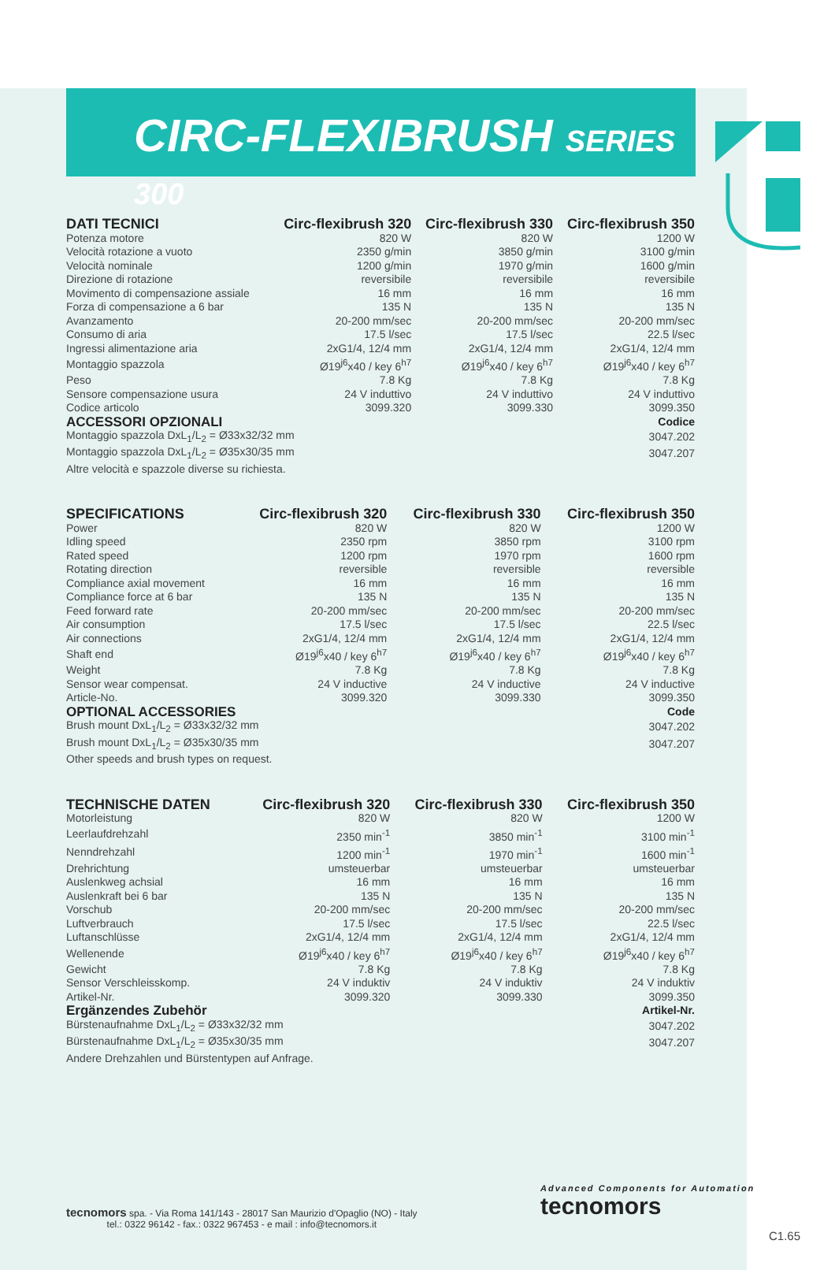CIRC-FLEXIBRUSH SERIES 300
| DATI TECNICI | Circ-flexibrush 320 | Circ-flexibrush 330 | Circ-flexibrush 350 |
| --- | --- | --- | --- |
| Potenza motore | 820 W | 820 W | 1200 W |
| Velocità rotazione a vuoto | 2350 g/min | 3850 g/min | 3100 g/min |
| Velocità nominale | 1200 g/min | 1970 g/min | 1600 g/min |
| Direzione di rotazione | reversibile | reversibile | reversibile |
| Movimento di compensazione assiale | 16 mm | 16 mm | 16 mm |
| Forza di compensazione a 6 bar | 135 N | 135 N | 135 N |
| Avanzamento | 20-200 mm/sec | 20-200 mm/sec | 20-200 mm/sec |
| Consumo di aria | 17.5 l/sec | 17.5 l/sec | 22.5 l/sec |
| Ingressi alimentazione aria | 2xG1/4, 12/4 mm | 2xG1/4, 12/4 mm | 2xG1/4, 12/4 mm |
| Montaggio spazzola | Ø19<sup>j6</sup>x40 / key 6<sup>h7</sup> | Ø19<sup>j6</sup>x40 / key 6<sup>h7</sup> | Ø19<sup>j6</sup>x40 / key 6<sup>h7</sup> |
| Peso | 7.8 Kg | 7.8 Kg | 7.8 Kg |
| Sensore compensazione usura | 24 V induttivo | 24 V induttivo | 24 V induttivo |
| Codice articolo | 3099.320 | 3099.330 | 3099.350 |
| ACCESSORI OPZIONALI | | | Codice |
| Montaggio spazzola DxL<sub>1</sub>/L<sub>2</sub> = Ø33x32/32 mm | | | 3047.202 |
| Montaggio spazzola DxL<sub>1</sub>/L<sub>2</sub> = Ø35x30/35 mm | | | 3047.207 |
| Altre velocità e spazzole diverse su richiesta. | | | |
| SPECIFICATIONS | Circ-flexibrush 320 | Circ-flexibrush 330 | Circ-flexibrush 350 |
| --- | --- | --- | --- |
| Power | 820 W | 820 W | 1200 W |
| Idling speed | 2350 rpm | 3850 rpm | 3100 rpm |
| Rated speed | 1200 rpm | 1970 rpm | 1600 rpm |
| Rotating direction | reversible | reversible | reversible |
| Compliance axial movement | 16 mm | 16 mm | 16 mm |
| Compliance force at 6 bar | 135 N | 135 N | 135 N |
| Feed forward rate | 20-200 mm/sec | 20-200 mm/sec | 20-200 mm/sec |
| Air consumption | 17.5 l/sec | 17.5 l/sec | 22.5 l/sec |
| Air connections | 2xG1/4, 12/4 mm | 2xG1/4, 12/4 mm | 2xG1/4, 12/4 mm |
| Shaft end | Ø19<sup>j6</sup>x40 / key 6<sup>h7</sup> | Ø19<sup>j6</sup>x40 / key 6<sup>h7</sup> | Ø19<sup>j6</sup>x40 / key 6<sup>h7</sup> |
| Weight | 7.8 Kg | 7.8 Kg | 7.8 Kg |
| Sensor wear compensat. | 24 V inductive | 24 V inductive | 24 V inductive |
| Article-No. | 3099.320 | 3099.330 | 3099.350 |
| OPTIONAL ACCESSORIES | | | Code |
| Brush mount DxL<sub>1</sub>/L<sub>2</sub> = Ø33x32/32 mm | | | 3047.202 |
| Brush mount DxL<sub>1</sub>/L<sub>2</sub> = Ø35x30/35 mm | | | 3047.207 |
| Other speeds and brush types on request. | | | |
| TECHNISCHE DATEN | Circ-flexibrush 320 | Circ-flexibrush 330 | Circ-flexibrush 350 |
| --- | --- | --- | --- |
| Motorleistung | 820 W | 820 W | 1200 W |
| Leerlaufdrehzahl | 2350 min<sup>-1</sup> | 3850 min<sup>-1</sup> | 3100 min<sup>-1</sup> |
| Nenndrehzahl | 1200 min<sup>-1</sup> | 1970 min<sup>-1</sup> | 1600 min<sup>-1</sup> |
| Drehrichtung | umsteuerbar | umsteuerbar | umsteuerbar |
| Auslenkweg achsial | 16 mm | 16 mm | 16 mm |
| Auslenkraft bei 6 bar | 135 N | 135 N | 135 N |
| Vorschub | 20-200 mm/sec | 20-200 mm/sec | 20-200 mm/sec |
| Luftverbrauch | 17.5 l/sec | 17.5 l/sec | 22.5 l/sec |
| Luftanschlüsse | 2xG1/4, 12/4 mm | 2xG1/4, 12/4 mm | 2xG1/4, 12/4 mm |
| Wellenende | Ø19<sup>j6</sup>x40 / key 6<sup>h7</sup> | Ø19<sup>j6</sup>x40 / key 6<sup>h7</sup> | Ø19<sup>j6</sup>x40 / key 6<sup>h7</sup> |
| Gewicht | 7.8 Kg | 7.8 Kg | 7.8 Kg |
| Sensor Verschleisskomp. | 24 V induktiv | 24 V induktiv | 24 V induktiv |
| Artikel-Nr. | 3099.320 | 3099.330 | 3099.350 |
| Ergänzendes Zubehör | | | Artikel-Nr. |
| Bürstenaufnahme DxL<sub>1</sub>/L<sub>2</sub> = Ø33x32/32 mm | | | 3047.202 |
| Bürstenaufnahme DxL<sub>1</sub>/L<sub>2</sub> = Ø35x30/35 mm | | | 3047.207 |
| Andere Drehzahlen und Bürstentypen auf Anfrage. | | | |
tecnomors spa. - Via Roma 141/143 - 28017 San Maurizio d'Opaglio (NO) - Italy
tel.: 0322 96142 - fax.: 0322 967453 - e mail : info@tecnomors.it
Advanced Components for Automation
tecnomors
C1.65